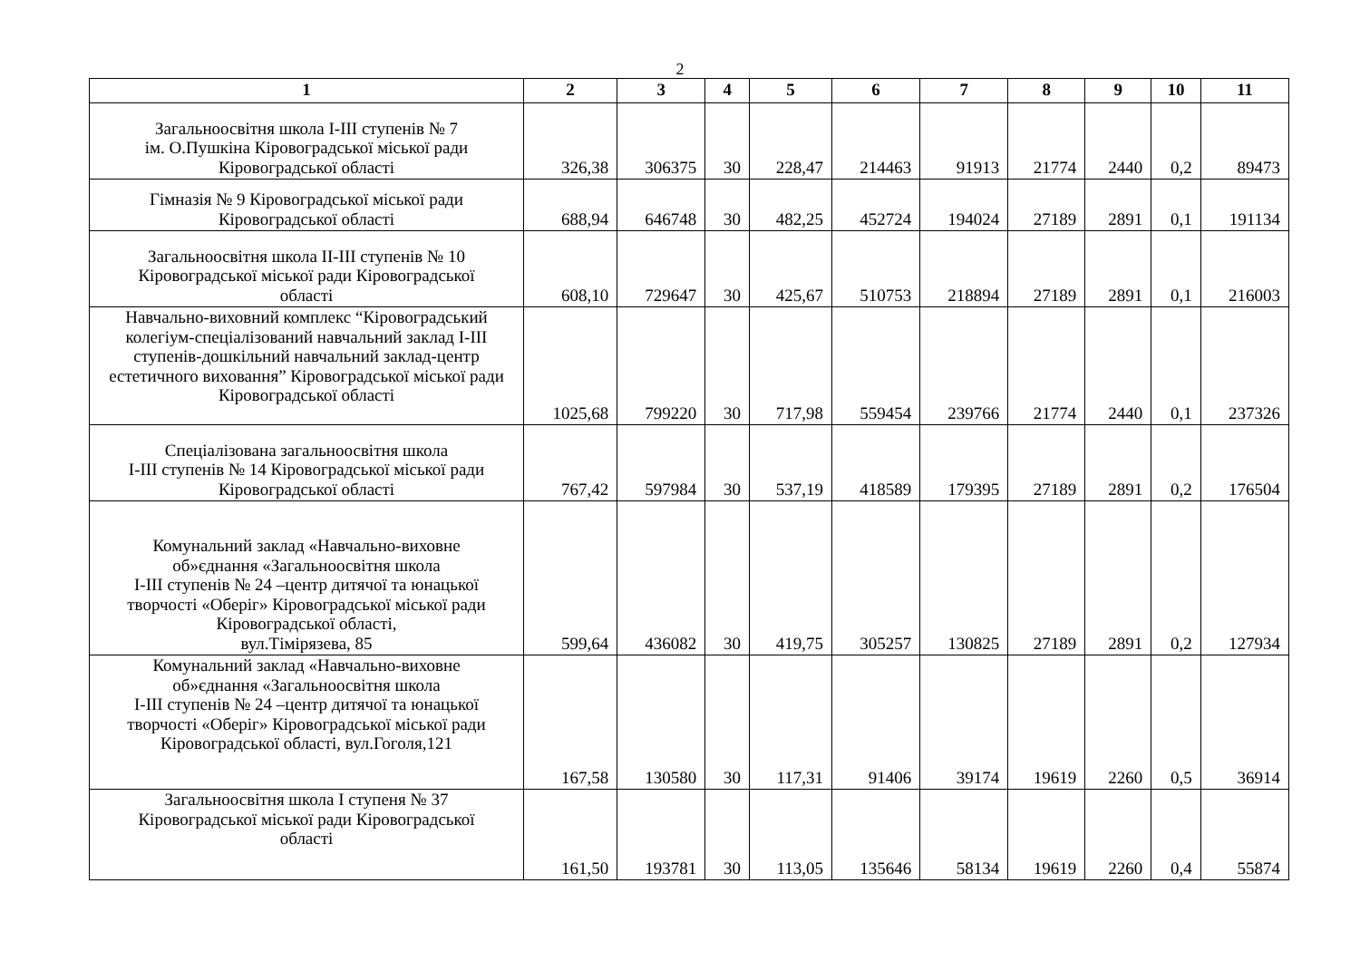2
| 1 | 2 | 3 | 4 | 5 | 6 | 7 | 8 | 9 | 10 | 11 |
| --- | --- | --- | --- | --- | --- | --- | --- | --- | --- | --- |
| Загальноосвітня школа І-ІІІ ступенів № 7 ім. О.Пушкіна Кіровоградської міської ради Кіровоградської області | 326,38 | 306375 | 30 | 228,47 | 214463 | 91913 | 21774 | 2440 | 0,2 | 89473 |
| Гімназія № 9 Кіровоградської міської ради Кіровоградської області | 688,94 | 646748 | 30 | 482,25 | 452724 | 194024 | 27189 | 2891 | 0,1 | 191134 |
| Загальноосвітня школа ІІ-ІІІ ступенів № 10 Кіровоградської міської ради Кіровоградської області | 608,10 | 729647 | 30 | 425,67 | 510753 | 218894 | 27189 | 2891 | 0,1 | 216003 |
| Навчально-виховний комплекс “Кіровоградський колегіум-спеціалізований навчальний заклад І-ІІІ ступенів-дошкільний навчальний заклад-центр естетичного виховання” Кіровоградської міської ради Кіровоградської області | 1025,68 | 799220 | 30 | 717,98 | 559454 | 239766 | 21774 | 2440 | 0,1 | 237326 |
| Спеціалізована загальноосвітня школа І-ІІІ ступенів № 14 Кіровоградської міської ради Кіровоградської області | 767,42 | 597984 | 30 | 537,19 | 418589 | 179395 | 27189 | 2891 | 0,2 | 176504 |
| Комунальний заклад «Навчально-виховне об»єднання «Загальноосвітня школа І-ІІІ ступенів № 24 –центр дитячої та юнацької творчості «Оберіг» Кіровоградської міської ради Кіровоградської області, вул.Тімірязева, 85 | 599,64 | 436082 | 30 | 419,75 | 305257 | 130825 | 27189 | 2891 | 0,2 | 127934 |
| Комунальний заклад «Навчально-виховне об»єднання «Загальноосвітня школа І-ІІІ ступенів № 24 –центр дитячої та юнацької творчості «Оберіг» Кіровоградської міської ради Кіровоградської області, вул.Гоголя,121 | 167,58 | 130580 | 30 | 117,31 | 91406 | 39174 | 19619 | 2260 | 0,5 | 36914 |
| Загальноосвітня школа І ступеня № 37 Кіровоградської міської ради Кіровоградської області | 161,50 | 193781 | 30 | 113,05 | 135646 | 58134 | 19619 | 2260 | 0,4 | 55874 |